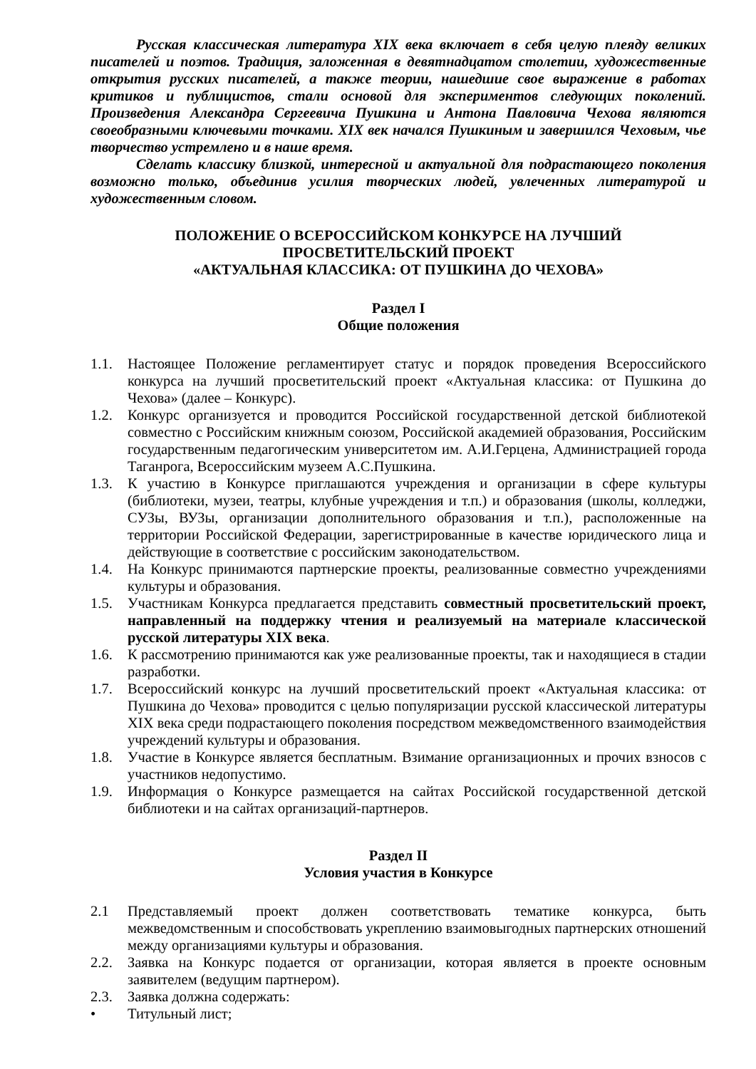Русская классическая литература XIX века включает в себя целую плеяду великих писателей и поэтов. Традиция, заложенная в девятнадцатом столетии, художественные открытия русских писателей, а также теории, нашедшие свое выражение в работах критиков и публицистов, стали основой для экспериментов следующих поколений. Произведения Александра Сергеевича Пушкина и Антона Павловича Чехова являются своеобразными ключевыми точками. XIX век начался Пушкиным и завершился Чеховым, чье творчество устремлено и в наше время.
Сделать классику близкой, интересной и актуальной для подрастающего поколения возможно только, объединив усилия творческих людей, увлеченных литературой и художественным словом.
ПОЛОЖЕНИЕ О ВСЕРОССИЙСКОМ КОНКУРСЕ НА ЛУЧШИЙ
ПРОСВЕТИТЕЛЬСКИЙ ПРОЕКТ
«АКТУАЛЬНАЯ КЛАССИКА: ОТ ПУШКИНА ДО ЧЕХОВА»
Раздел I
Общие положения
1.1. Настоящее Положение регламентирует статус и порядок проведения Всероссийского конкурса на лучший просветительский проект «Актуальная классика: от Пушкина до Чехова» (далее – Конкурс).
1.2. Конкурс организуется и проводится Российской государственной детской библиотекой совместно с Российским книжным союзом, Российской академией образования, Российским государственным педагогическим университетом им. А.И.Герцена, Администрацией города Таганрога, Всероссийским музеем А.С.Пушкина.
1.3. К участию в Конкурсе приглашаются учреждения и организации в сфере культуры (библиотеки, музеи, театры, клубные учреждения и т.п.) и образования (школы, колледжи, СУЗы, ВУЗы, организации дополнительного образования и т.п.), расположенные на территории Российской Федерации, зарегистрированные в качестве юридического лица и действующие в соответствие с российским законодательством.
1.4. На Конкурс принимаются партнерские проекты, реализованные совместно учреждениями культуры и образования.
1.5. Участникам Конкурса предлагается представить совместный просветительский проект, направленный на поддержку чтения и реализуемый на материале классической русской литературы XIX века.
1.6. К рассмотрению принимаются как уже реализованные проекты, так и находящиеся в стадии разработки.
1.7. Всероссийский конкурс на лучший просветительский проект «Актуальная классика: от Пушкина до Чехова» проводится с целью популяризации русской классической литературы XIX века среди подрастающего поколения посредством межведомственного взаимодействия учреждений культуры и образования.
1.8. Участие в Конкурсе является бесплатным. Взимание организационных и прочих взносов с участников недопустимо.
1.9. Информация о Конкурсе размещается на сайтах Российской государственной детской библиотеки и на сайтах организаций-партнеров.
Раздел II
Условия участия в Конкурсе
2.1 Представляемый проект должен соответствовать тематике конкурса, быть межведомственным и способствовать укреплению взаимовыгодных партнерских отношений между организациями культуры и образования.
2.2. Заявка на Конкурс подается от организации, которая является в проекте основным заявителем (ведущим партнером).
2.3. Заявка должна содержать:
• Титульный лист;